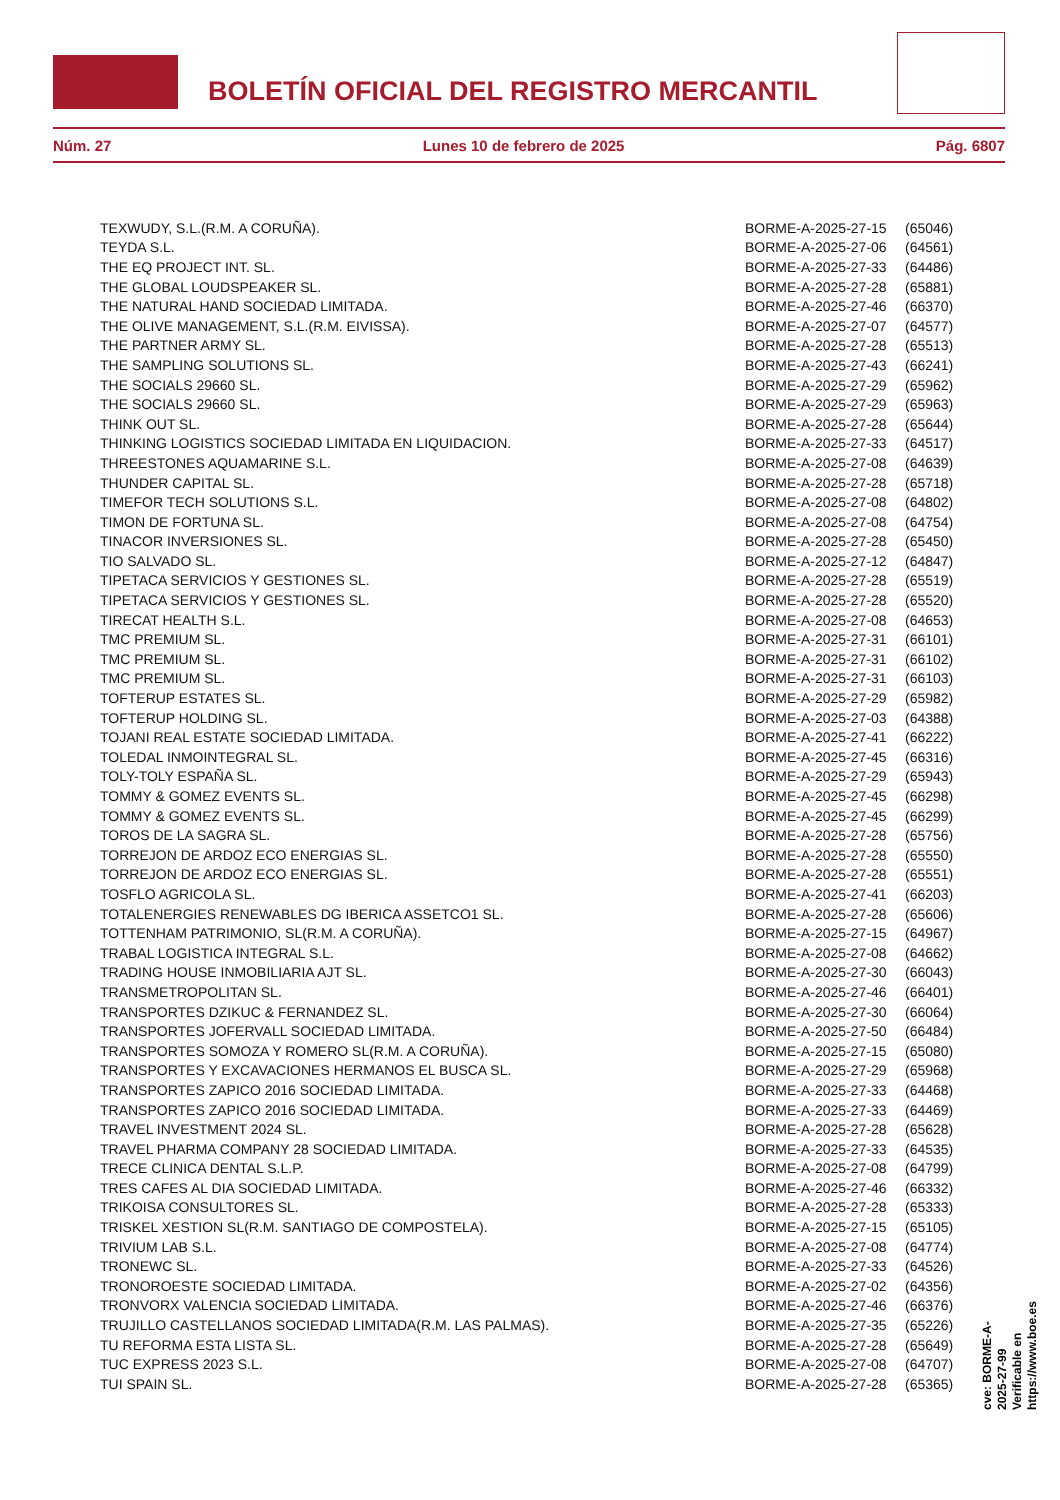BOLETÍN OFICIAL DEL REGISTRO MERCANTIL
Núm. 27 Lunes 10 de febrero de 2025 Pág. 6807
| TEXWUDY, S.L.(R.M. A CORUÑA). | BORME-A-2025-27-15 | (65046) |
| TEYDA S.L. | BORME-A-2025-27-06 | (64561) |
| THE EQ PROJECT INT. SL. | BORME-A-2025-27-33 | (64486) |
| THE GLOBAL LOUDSPEAKER SL. | BORME-A-2025-27-28 | (65881) |
| THE NATURAL HAND SOCIEDAD LIMITADA. | BORME-A-2025-27-46 | (66370) |
| THE OLIVE MANAGEMENT, S.L.(R.M. EIVISSA). | BORME-A-2025-27-07 | (64577) |
| THE PARTNER ARMY SL. | BORME-A-2025-27-28 | (65513) |
| THE SAMPLING SOLUTIONS SL. | BORME-A-2025-27-43 | (66241) |
| THE SOCIALS 29660 SL. | BORME-A-2025-27-29 | (65962) |
| THE SOCIALS 29660 SL. | BORME-A-2025-27-29 | (65963) |
| THINK OUT SL. | BORME-A-2025-27-28 | (65644) |
| THINKING LOGISTICS SOCIEDAD LIMITADA EN LIQUIDACION. | BORME-A-2025-27-33 | (64517) |
| THREESTONES AQUAMARINE S.L. | BORME-A-2025-27-08 | (64639) |
| THUNDER CAPITAL SL. | BORME-A-2025-27-28 | (65718) |
| TIMEFOR TECH SOLUTIONS S.L. | BORME-A-2025-27-08 | (64802) |
| TIMON DE FORTUNA SL. | BORME-A-2025-27-08 | (64754) |
| TINACOR INVERSIONES SL. | BORME-A-2025-27-28 | (65450) |
| TIO SALVADO SL. | BORME-A-2025-27-12 | (64847) |
| TIPETACA SERVICIOS Y GESTIONES SL. | BORME-A-2025-27-28 | (65519) |
| TIPETACA SERVICIOS Y GESTIONES SL. | BORME-A-2025-27-28 | (65520) |
| TIRECAT HEALTH S.L. | BORME-A-2025-27-08 | (64653) |
| TMC PREMIUM SL. | BORME-A-2025-27-31 | (66101) |
| TMC PREMIUM SL. | BORME-A-2025-27-31 | (66102) |
| TMC PREMIUM SL. | BORME-A-2025-27-31 | (66103) |
| TOFTERUP ESTATES SL. | BORME-A-2025-27-29 | (65982) |
| TOFTERUP HOLDING SL. | BORME-A-2025-27-03 | (64388) |
| TOJANI REAL ESTATE SOCIEDAD LIMITADA. | BORME-A-2025-27-41 | (66222) |
| TOLEDAL INMOINTEGRAL SL. | BORME-A-2025-27-45 | (66316) |
| TOLY-TOLY ESPAÑA SL. | BORME-A-2025-27-29 | (65943) |
| TOMMY & GOMEZ EVENTS SL. | BORME-A-2025-27-45 | (66298) |
| TOMMY & GOMEZ EVENTS SL. | BORME-A-2025-27-45 | (66299) |
| TOROS DE LA SAGRA SL. | BORME-A-2025-27-28 | (65756) |
| TORREJON DE ARDOZ ECO ENERGIAS SL. | BORME-A-2025-27-28 | (65550) |
| TORREJON DE ARDOZ ECO ENERGIAS SL. | BORME-A-2025-27-28 | (65551) |
| TOSFLO AGRICOLA SL. | BORME-A-2025-27-41 | (66203) |
| TOTALENERGIES RENEWABLES DG IBERICA ASSETCO1 SL. | BORME-A-2025-27-28 | (65606) |
| TOTTENHAM PATRIMONIO, SL(R.M. A CORUÑA). | BORME-A-2025-27-15 | (64967) |
| TRABAL LOGISTICA INTEGRAL S.L. | BORME-A-2025-27-08 | (64662) |
| TRADING HOUSE INMOBILIARIA AJT SL. | BORME-A-2025-27-30 | (66043) |
| TRANSMETROPOLITAN SL. | BORME-A-2025-27-46 | (66401) |
| TRANSPORTES DZIKUC & FERNANDEZ SL. | BORME-A-2025-27-30 | (66064) |
| TRANSPORTES JOFERVALL SOCIEDAD LIMITADA. | BORME-A-2025-27-50 | (66484) |
| TRANSPORTES SOMOZA Y ROMERO SL(R.M. A CORUÑA). | BORME-A-2025-27-15 | (65080) |
| TRANSPORTES Y EXCAVACIONES HERMANOS EL BUSCA SL. | BORME-A-2025-27-29 | (65968) |
| TRANSPORTES ZAPICO 2016 SOCIEDAD LIMITADA. | BORME-A-2025-27-33 | (64468) |
| TRANSPORTES ZAPICO 2016 SOCIEDAD LIMITADA. | BORME-A-2025-27-33 | (64469) |
| TRAVEL INVESTMENT 2024 SL. | BORME-A-2025-27-28 | (65628) |
| TRAVEL PHARMA COMPANY 28 SOCIEDAD LIMITADA. | BORME-A-2025-27-33 | (64535) |
| TRECE CLINICA DENTAL S.L.P. | BORME-A-2025-27-08 | (64799) |
| TRES CAFES AL DIA SOCIEDAD LIMITADA. | BORME-A-2025-27-46 | (66332) |
| TRIKOISA CONSULTORES SL. | BORME-A-2025-27-28 | (65333) |
| TRISKEL XESTION SL(R.M. SANTIAGO DE COMPOSTELA). | BORME-A-2025-27-15 | (65105) |
| TRIVIUM LAB S.L. | BORME-A-2025-27-08 | (64774) |
| TRONEWC SL. | BORME-A-2025-27-33 | (64526) |
| TRONOROESTE SOCIEDAD LIMITADA. | BORME-A-2025-27-02 | (64356) |
| TRONVORX VALENCIA SOCIEDAD LIMITADA. | BORME-A-2025-27-46 | (66376) |
| TRUJILLO CASTELLANOS SOCIEDAD LIMITADA(R.M. LAS PALMAS). | BORME-A-2025-27-35 | (65226) |
| TU REFORMA ESTA LISTA SL. | BORME-A-2025-27-28 | (65649) |
| TUC EXPRESS 2023 S.L. | BORME-A-2025-27-08 | (64707) |
| TUI SPAIN SL. | BORME-A-2025-27-28 | (65365) |
cve: BORME-A-2025-27-99
Verificable en https://www.boe.es